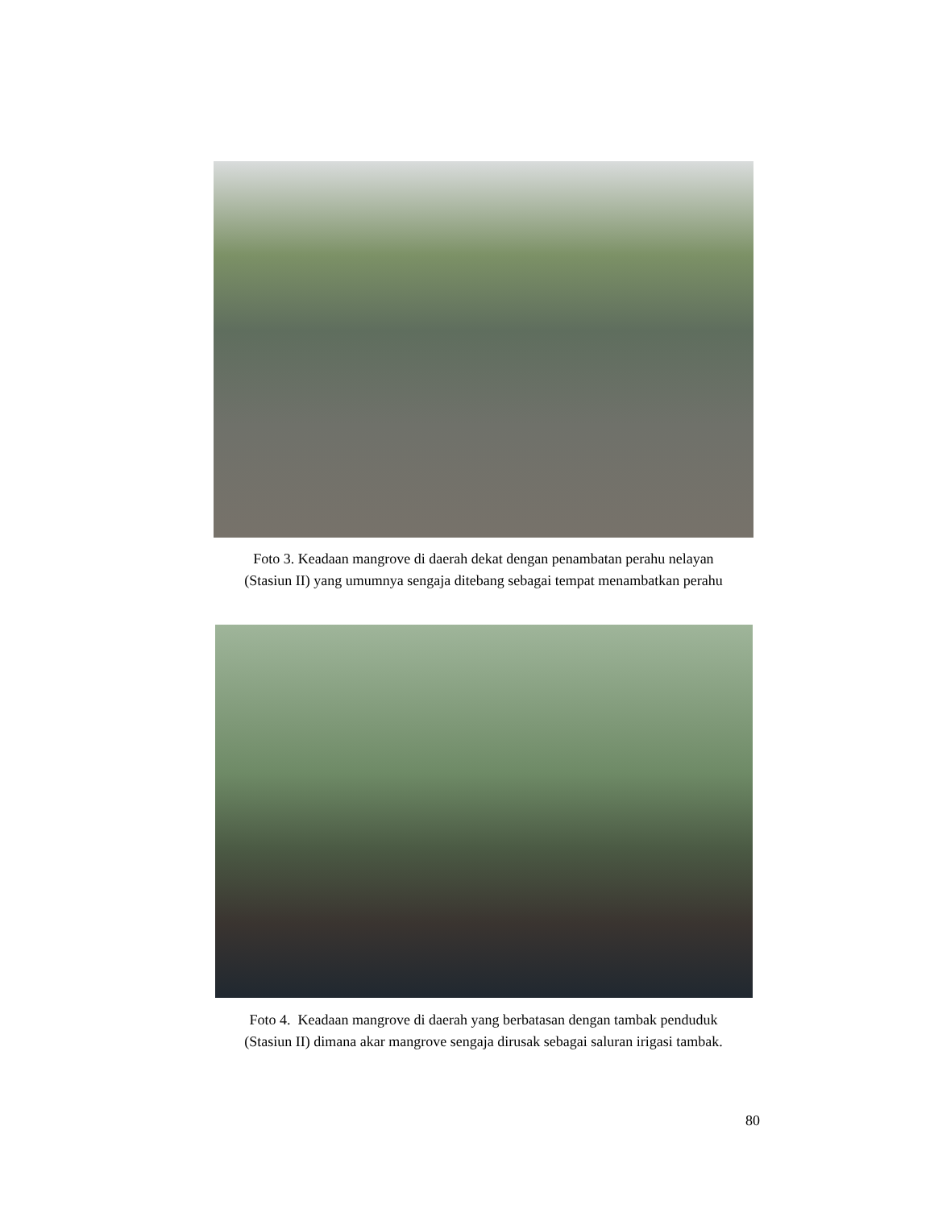Foto 3. Keadaan mangrove di daerah dekat dengan penambatan perahu nelayan
(Stasiun II) yang umumnya sengaja ditebang sebagai tempat menambatkan perahu
Foto 4. Keadaan mangrove di daerah yang berbatasan dengan tambak penduduk
(Stasiun II) dimana akar mangrove sengaja dirusak sebagai saluran irigasi tambak.
80